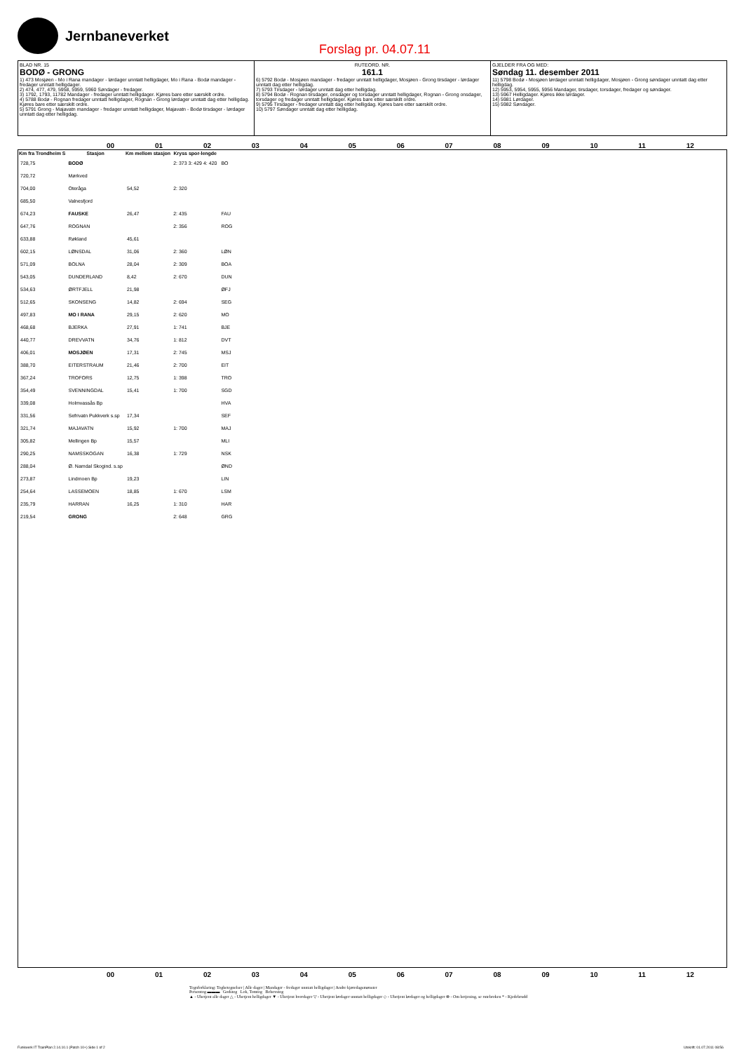Jernbaneverket
Forslag pr. 04.07.11
BLAD NR. 15
BODØ - GRONG
1) 473 Mosjøen - Mo i Rana mandager - lørdager unntatt helligdager, Mo i Rana - Bodø mandager - fredager unntatt helligdager.
2) 474, 477, 479, 5958, 5959, 5960 Søndager - fredager.
3) 1792, 1793, 11782 Mandager - fredager unntatt helligdager. Kjøres bare etter særskilt ordre.
4) 5788 Bodø - Rognan fredager unntatt helligdager, Rognan - Grong lørdager unntatt dag etter helligdag. Kjøres bare etter særskilt ordre.
5) 5791 Grong - Majavatn mandager - fredager unntatt helligdager, Majavatn - Bodø tirsdager - lørdager unntatt dag etter helligdag.
RUTEORD. NR.
161.1
6) 5792 Bodø - Mosjøen mandager - fredager unntatt helligdager, Mosjøen - Grong tirsdager - lørdager unntatt dag etter helligdag.
7) 5793 Tirsdager - lørdager unntatt dag etter helligdag.
8) 5794 Bodø - Rognan tirsdager, onsdager og torsdager unntatt helligdager, Rognan - Grong onsdager, torsdager og fredager unntatt helligdager. Kjøres bare etter særskilt ordre.
9) 5795 Tirsdager - fredager unntatt dag etter helligdag. Kjøres bare etter særskilt ordre.
10) 5797 Søndager unntatt dag etter helligdag.
GJELDER FRA OG MED:
Søndag 11. desember 2011
11) 5798 Bodø - Mosjøen lørdager unntatt helligdager, Mosjøen - Grong søndager unntatt dag etter helligdag.
12) 5953, 5954, 5955, 5956 Mandager, tirsdager, torsdager, fredager og søndager.
13) 5967 Helligdager. Kjøres ikke lørdager.
14) 5981 Lørdager.
15) 5982 Søndager.
00 01 02 03 04 05 06 07 08 09 10 11 12
| Km fra Trondheim S | Stasjon | Km mellom stasjon | Kryss spor-lengde | |
| --- | --- | --- | --- | --- |
| 728,75 | BODØ | | 2: 373 3: 429 4: 420 | BO |
| 720,72 | Mørkved | | | |
| 704,00 | Oteråga | 54,52 | 2: 320 | |
| 685,50 | Valnesfjord | | | |
| 674,23 | FAUSKE | 26,47 | 2: 435 | FAU |
| 647,76 | ROGNAN | | 2: 356 | ROG |
| 633,88 | Røkland | 45,61 | | |
| 602,15 | LØNSDAL | 31,06 | 2: 360 | LØN |
| 571,09 | BOLNA | 28,04 | 2: 309 | BOA |
| 543,05 | DUNDERLAND | 8,42 | 2: 670 | DUN |
| 534,63 | ØRTFJELL | 21,98 | | ØFJ |
| 512,65 | SKONSENG | 14,82 | 2: 694 | SEG |
| 497,83 | MO I RANA | 29,15 | 2: 620 | MO |
| 468,68 | BJERKA | 27,91 | 1: 741 | BJE |
| 440,77 | DREVVATN | 34,76 | 1: 812 | DVT |
| 406,01 | MOSJØEN | 17,31 | 2: 745 | MSJ |
| 388,70 | EITERSTRAUM | 21,46 | 2: 700 | EIT |
| 367,24 | TROFORS | 12,75 | 1: 398 | TRO |
| 354,49 | SVENNINGDAL | 15,41 | 1: 700 | SGD |
| 339,08 | Holmvassås Bp | | | HVA |
| 331,56 | Sefrivatn Pukkverk s.sp | 17,34 | | SEF |
| 321,74 | MAJAVATN | 15,92 | 1: 700 | MAJ |
| 305,82 | Mellingen Bp | 15,57 | | MLI |
| 290,25 | NAMSSKOGAN | 16,38 | 1: 729 | NSK |
| 288,04 | Ø. Namdal Skogind. s.sp | | | ØND |
| 273,87 | Lindmoen Bp | 19,23 | | LIN |
| 254,64 | LASSEMOEN | 18,85 | 1: 670 | LSM |
| 235,79 | HARRAN | 16,25 | 1: 310 | HAR |
| 219,54 | GRONG | | 2: 648 | GRG |
00 01 02 03 04 05 06 07 08 09 10 11 12
Tegnforklaring: Togbetegnelser | Alle dager | Mandager - fredager unntatt helligdager | Andre kjøredagsmønster
Persontog ▬▬▬ Godstog Lok, Tomtog Behovstog
▲ - Ubetjent alle dager △ - Ubetjent helligdager ▼ - Ubetjent hverdager ▽ - Ubetjent lørdager unntatt helligdager ◇ - Ubetjent lørdager og helligdager ⊗ - Om betjening, se rutebroken * - Kjedebrudd
Funkwerk IT TrainPlan 2.14.10.1 (Patch 10+) Side 1 of 2
Utskrift: 01.07.2011 08:56